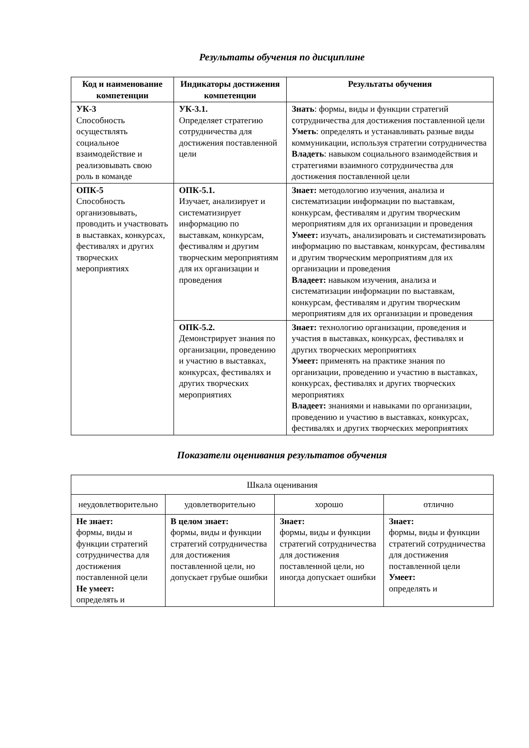Результаты обучения по дисциплине
| Код и наименование компетенции | Индикаторы достижения компетенции | Результаты обучения |
| --- | --- | --- |
| УК-3 Способность осуществлять социальное взаимодействие и реализовывать свою роль в команде | УК-3.1. Определяет стратегию сотрудничества для достижения поставленной цели | Знать : формы, виды и функции стратегий сотрудничества для достижения поставленной цели Уметь : определять и устанавливать разные виды коммуникации, используя стратегии сотрудничества Владеть : навыком социального взаимодействия и стратегиями взаимного сотрудничества для достижения поставленной цели |
| ОПК-5 Способность организовывать, проводить и участвовать в выставках, конкурсах, фестивалях и других творческих мероприятиях | ОПК-5.1. Изучает, анализирует и систематизирует информацию по выставкам, конкурсам, фестивалям и другим творческим мероприятиям для их организации и проведения | Знает: методологию изучения, анализа и систематизации информации по выставкам, конкурсам, фестивалям и другим творческим мероприятиям для их организации и проведения Умеет: изучать, анализировать и систематизировать информацию по выставкам, конкурсам, фестивалям и другим творческим мероприятиям для их организации и проведения Владеет: навыком изучения, анализа и систематизации информации по выставкам, конкурсам, фестивалям и другим творческим мероприятиям для их организации и проведения |
| | ОПК-5.2. Демонстрирует знания по организации, проведению и участию в выставках, конкурсах, фестивалях и других творческих мероприятиях | Знает: технологию организации, проведения и участия в выставках, конкурсах, фестивалях и других творческих мероприятиях Умеет: применять на практике знания по организации, проведению и участию в выставках, конкурсах, фестивалях и других творческих мероприятиях Владеет: знаниями и навыками по организации, проведению и участию в выставках, конкурсах, фестивалях и других творческих мероприятиях |
Показатели оценивания результатов обучения
| Шкала оценивания | | | |
| неудовлетворительно | удовлетворительно | хорошо | отлично |
| Не знает: формы, виды и функции стратегий сотрудничества для достижения поставленной цели Не умеет: определять и | В целом знает: формы, виды и функции стратегий сотрудничества для достижения поставленной цели, но допускает грубые ошибки | Знает: формы, виды и функции стратегий сотрудничества для достижения поставленной цели, но иногда допускает ошибки | Знает: формы, виды и функции стратегий сотрудничества для достижения поставленной цели Умеет: определять и |